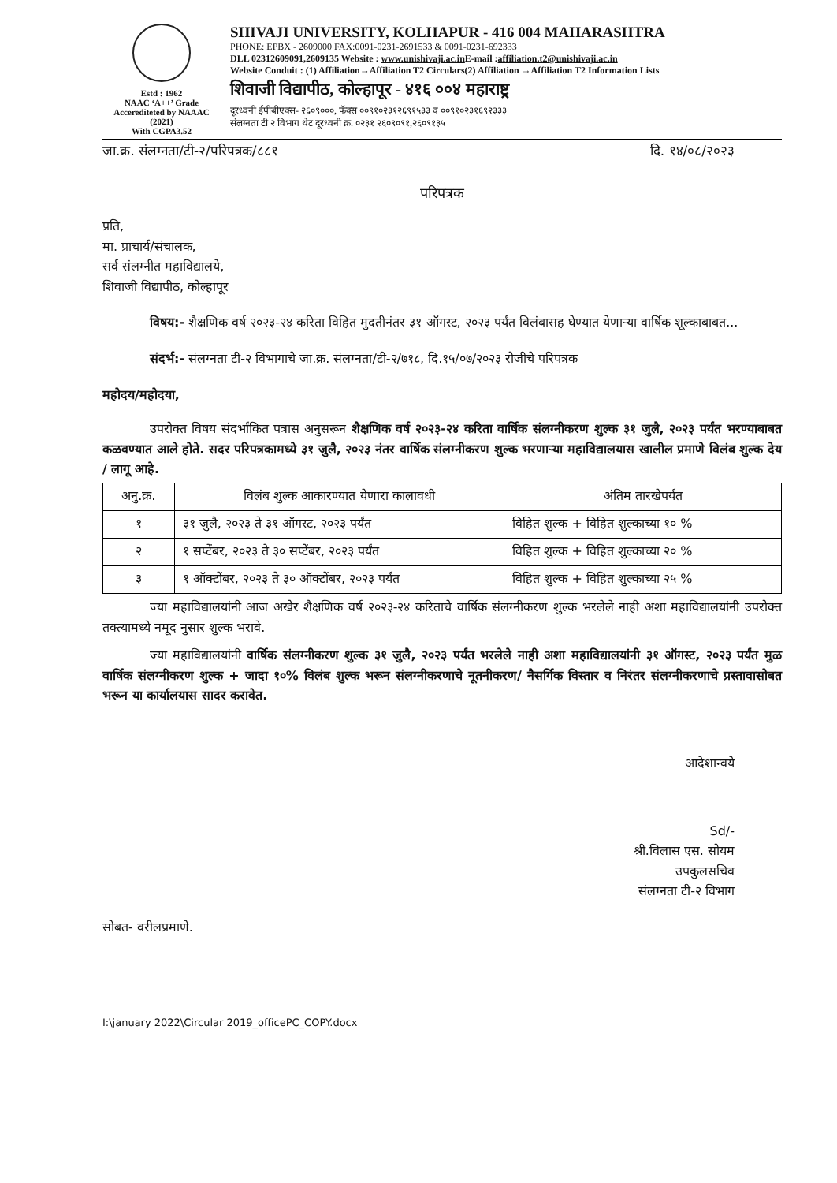Estd : 1962
NAAC ‘A++’ Grade
Accerediteted by NAAAC (2021)
With CGPA3.52
SHIVAJI UNIVERSITY, KOLHAPUR - 416 004 MAHARASHTRA
PHONE: EPBX - 2609000 FAX:0091-0231-2691533 & 0091-0231-692333
DLL 02312609091,2609135 Website : www.unishivaji.ac.in E-mail :affiliation.t2@unishivaji.ac.in
Website Conduit : (1) Affiliation→Affiliation T2 Circulars(2) Affiliation →Affiliation T2 Information Lists
शिवाजी विद्यापीठ, कोल्हापूर - ४१६ ००४ महाराष्ट्र
दूरध्वनी ईपीबीएक्स- २६०९०००, फॅक्स ००९१०२३१२६९१५३३ व ००९१०२३१६९२३३३
संलग्नता टी २ विभाग थेट दूरध्वनी क्र. ०२३१ २६०९०९१,२६०९१३५
जा.क्र. संलग्नता/टी-२/परिपत्रक/८८१ दि. १४/०८/२०२३
परिपत्रक
प्रति,
मा. प्राचार्य/संचालक,
सर्व संलग्नीत महाविद्यालये,
शिवाजी विद्यापीठ, कोल्हापूर
विषय:- शैक्षणिक वर्ष २०२३-२४ करिता विहित मुदतीनंतर ३१ ऑगस्ट, २०२३ पर्यंत विलंबासह घेण्यात येणाऱ्या वार्षिक शूल्काबाबत...
संदर्भ:- संलग्नता टी-२ विभागाचे जा.क्र. संलग्नता/टी-२/७१८, दि.१५/०७/२०२३ रोजीचे परिपत्रक
महोदय/महोदया,
उपरोक्त विषय संदर्भांकित पत्रास अनुसरून शैक्षणिक वर्ष २०२३-२४ करिता वार्षिक संलग्नीकरण शुल्क ३१ जुलै, २०२३ पर्यंत भरण्याबाबत कळवण्यात आले होते. सदर परिपत्रकामध्ये ३१ जुलै, २०२३ नंतर वार्षिक संलग्नीकरण शुल्क भरणाऱ्या महाविद्यालयास खालील प्रमाणे विलंब शुल्क देय / लागू आहे.
| अनु.क्र. | विलंब शुल्क आकारण्यात येणारा कालावधी | अंतिम तारखेपर्यंत |
| --- | --- | --- |
| १ | ३१ जुलै, २०२३ ते ३१ ऑगस्ट, २०२३ पर्यंत | विहित शुल्क + विहित शुल्काच्या १० % |
| २ | १ सप्टेंबर, २०२३ ते ३० सप्टेंबर, २०२३ पर्यंत | विहित शुल्क + विहित शुल्काच्या २० % |
| ३ | १ ऑक्टोंबर, २०२३ ते ३० ऑक्टोंबर, २०२३ पर्यंत | विहित शुल्क + विहित शुल्काच्या २५ % |
ज्या महाविद्यालयांनी आज अखेर शैक्षणिक वर्ष २०२३-२४ करिताचे वार्षिक संलग्नीकरण शुल्क भरलेले नाही अशा महाविद्यालयांनी उपरोक्त तक्त्यामध्ये नमूद नुसार शुल्क भरावे.
ज्या महाविद्यालयांनी वार्षिक संलग्नीकरण शुल्क ३१ जुलै, २०२३ पर्यंत भरलेले नाही अशा महाविद्यालयांनी ३१ ऑगस्ट, २०२३ पर्यंत मुळ वार्षिक संलग्नीकरण शुल्क + जादा १०% विलंब शुल्क भरून संलग्नीकरणाचे नूतनीकरण/ नैसर्गिक विस्तार व निरंतर संलग्नीकरणाचे प्रस्तावासोबत भरून या कार्यालयास सादर करावेत.
आदेशान्वये
Sd/-
श्री.विलास एस. सोयम
उपकुलसचिव
संलग्नता टी-२ विभाग
सोबत- वरीलप्रमाणे.
I:\january 2022\Circular 2019_officePC_COPY.docx